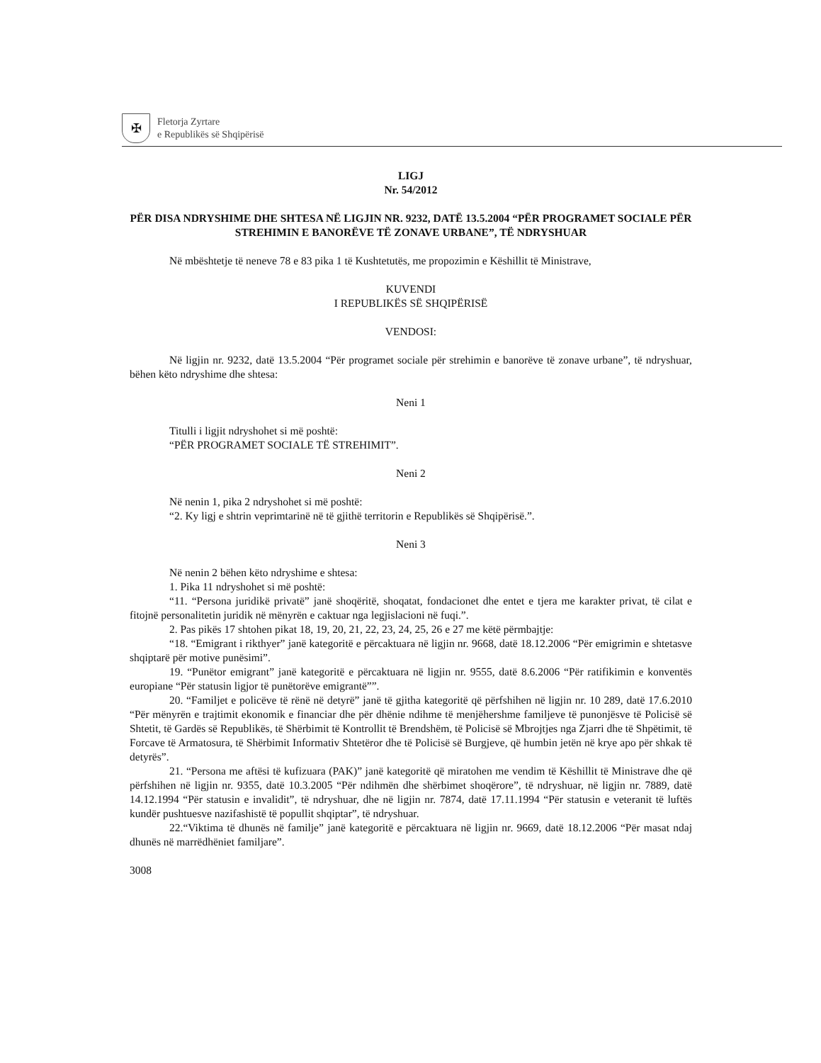✠
Fletorja Zyrtare
e Republikës së Shqipërisë
LIGJ
Nr. 54/2012
PËR DISA NDRYSHIME DHE SHTESA NË LIGJIN NR. 9232, DATË 13.5.2004 “PËR PROGRAMET SOCIALE PËR STREHIMIN E BANORËVE TË ZONAVE URBANE”, TË NDRYSHUAR
Në mbështetje të neneve 78 e 83 pika 1 të Kushtetutës, me propozimin e Këshillit të Ministrave,
KUVENDI
I REPUBLIKËS SË SHQIPËRISË
VENDOSI:
Në ligjin nr. 9232, datë 13.5.2004 “Për programet sociale për strehimin e banorëve të zonave urbane”, të ndryshuar, bëhen këto ndryshime dhe shtesa:
Neni 1
Titulli i ligjit ndryshohet si më poshtë:
“PËR PROGRAMET SOCIALE TË STREHIMIT”.
Neni 2
Në nenin 1, pika 2 ndryshohet si më poshtë:
“2. Ky ligj e shtrin veprimtarinë në të gjithë territorin e Republikës së Shqipërisë.”.
Neni 3
Në nenin 2 bëhen këto ndryshime e shtesa:
1. Pika 11 ndryshohet si më poshtë:
“11. “Persona juridikë privatë” janë shoqëritë, shoqatat, fondacionet dhe entet e tjera me karakter privat, të cilat e fitojnë personalitetin juridik në mënyrën e caktuar nga legjislacioni në fuqi.”.
2. Pas pikës 17 shtohen pikat 18, 19, 20, 21, 22, 23, 24, 25, 26 e 27 me këtë përmbajtje:
“18. “Emigrant i rikthyer” janë kategoritë e përcaktuara në ligjin nr. 9668, datë 18.12.2006 “Për emigrimin e shtetasve shqiptarë për motive punësimi”.
19. “Punëtor emigrant” janë kategoritë e përcaktuara në ligjin nr. 9555, datë 8.6.2006 “Për ratifikimin e konventës europiane “Për statusin ligjor të punëtorëve emigrantë””.
20. “Familjet e policëve të rënë në detyrë” janë të gjitha kategoritë që përfshihen në ligjin nr. 10 289, datë 17.6.2010 “Për mënyrën e trajtimit ekonomik e financiar dhe për dhënie ndihme të menjëhershme familjeve të punonjësve të Policisë së Shtetit, të Gardës së Republikës, të Shërbimit të Kontrollit të Brendshëm, të Policisë së Mbrojtjes nga Zjarri dhe të Shpëtimit, të Forcave të Armatosura, të Shërbimit Informativ Shtetëror dhe të Policisë së Burgjeve, që humbin jetën në krye apo për shkak të detyrës”.
21. “Persona me aftësi të kufizuara (PAK)” janë kategoritë që miratohen me vendim të Këshillit të Ministrave dhe që përfshihen në ligjin nr. 9355, datë 10.3.2005 “Për ndihmën dhe shërbimet shoqërore”, të ndryshuar, në ligjin nr. 7889, datë 14.12.1994 “Për statusin e invalidit”, të ndryshuar, dhe në ligjin nr. 7874, datë 17.11.1994 “Për statusin e veteranit të luftës kundër pushtuesve nazifashistë të popullit shqiptar”, të ndryshuar.
22.“Viktima të dhunës në familje” janë kategoritë e përcaktuara në ligjin nr. 9669, datë 18.12.2006 “Për masat ndaj dhunës në marrëdhëniet familjare”.
3008